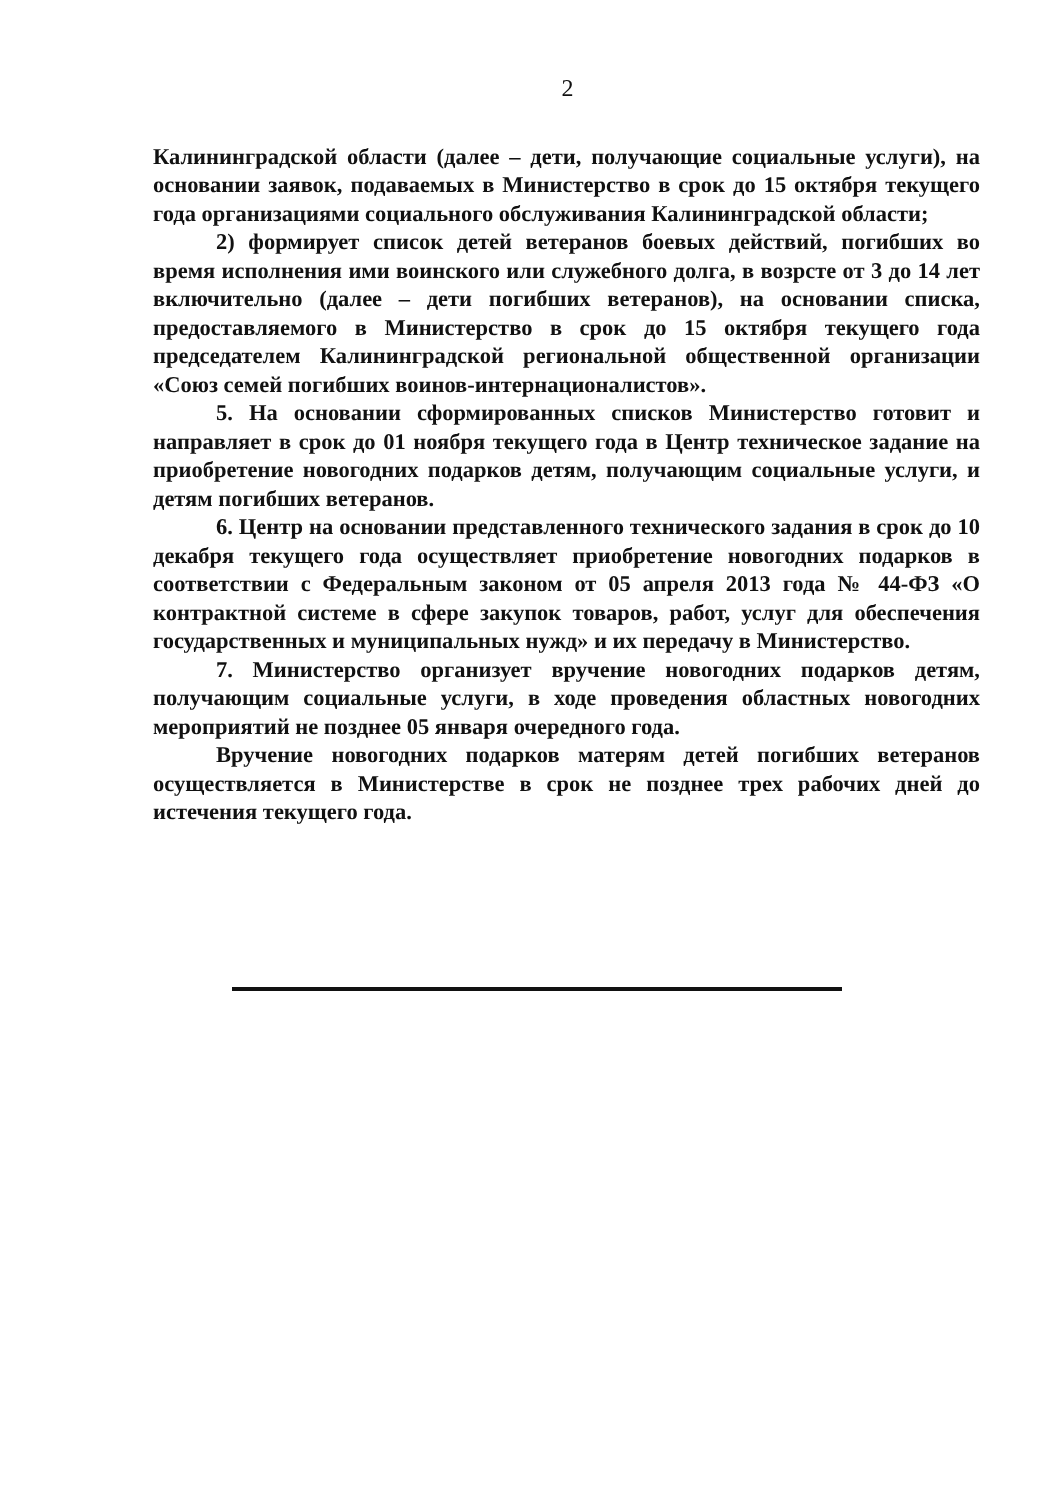2
Калининградской области (далее – дети, получающие социальные услуги), на основании заявок, подаваемых в Министерство в срок до 15 октября текущего года организациями социального обслуживания Калининградской области;
2) формирует список детей ветеранов боевых действий, погибших во время исполнения ими воинского или служебного долга, в возрсте от 3 до 14 лет включительно (далее – дети погибших ветеранов), на основании списка, предоставляемого в Министерство в срок до 15 октября текущего года председателем Калининградской региональной общественной организации «Союз семей погибших воинов-интернационалистов».
5. На основании сформированных списков Министерство готовит и направляет в срок до 01 ноября текущего года в Центр техническое задание на приобретение новогодних подарков детям, получающим социальные услуги, и детям погибших ветеранов.
6. Центр на основании представленного технического задания в срок до 10 декабря текущего года осуществляет приобретение новогодних подарков в соответствии с Федеральным законом от 05 апреля 2013 года № 44-ФЗ «О контрактной системе в сфере закупок товаров, работ, услуг для обеспечения государственных и муниципальных нужд» и их передачу в Министерство.
7. Министерство организует вручение новогодних подарков детям, получающим социальные услуги, в ходе проведения областных новогодних мероприятий не позднее 05 января очередного года.
Вручение новогодних подарков матерям детей погибших ветеранов осуществляется в Министерстве в срок не позднее трех рабочих дней до истечения текущего года.